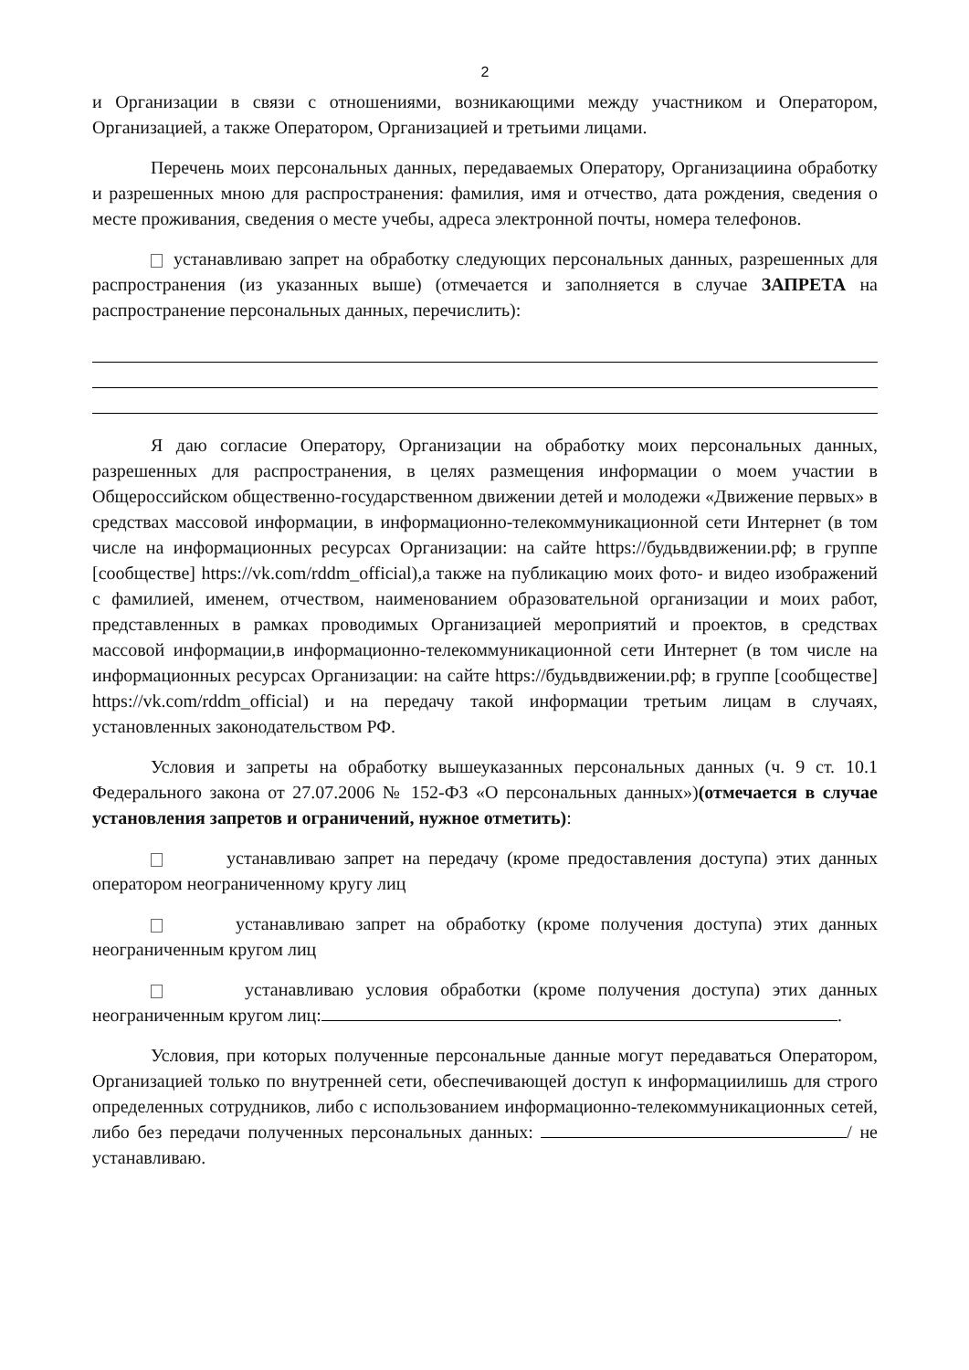2
и Организации в связи с отношениями, возникающими между участником и Оператором, Организацией, а также Оператором, Организацией и третьими лицами.
Перечень моих персональных данных, передаваемых Оператору, Организациина обработку и разрешенных мною для распространения: фамилия, имя и отчество, дата рождения, сведения о месте проживания, сведения о месте учебы, адреса электронной почты, номера телефонов.
устанавливаю запрет на обработку следующих персональных данных, разрешенных для распространения (из указанных выше) (отмечается и заполняется в случае ЗАПРЕТА на распространение персональных данных, перечислить):
Я даю согласие Оператору, Организации на обработку моих персональных данных, разрешенных для распространения, в целях размещения информации о моем участии в Общероссийском общественно-государственном движении детей и молодежи «Движение первых» в средствах массовой информации, в информационно-телекоммуникационной сети Интернет (в том числе на информационных ресурсах Организации: на сайте https://будьвдвижении.рф; в группе [сообществе] https://vk.com/rddm_official),а также на публикацию моих фото- и видео изображений с фамилией, именем, отчеством, наименованием образовательной организации и моих работ, представленных в рамках проводимых Организацией мероприятий и проектов, в средствах массовой информации,в информационно-телекоммуникационной сети Интернет (в том числе на информационных ресурсах Организации: на сайте https://будьвдвижении.рф; в группе [сообществе] https://vk.com/rddm_official) и на передачу такой информации третьим лицам в случаях, установленных законодательством РФ.
Условия и запреты на обработку вышеуказанных персональных данных (ч. 9 ст. 10.1 Федерального закона от 27.07.2006 № 152-ФЗ «О персональных данных»)(отмечается в случае установления запретов и ограничений, нужное отметить):
устанавливаю запрет на передачу (кроме предоставления доступа) этих данных оператором неограниченному кругу лиц
устанавливаю запрет на обработку (кроме получения доступа) этих данных неограниченным кругом лиц
устанавливаю условия обработки (кроме получения доступа) этих данных неограниченным кругом лиц: .
Условия, при которых полученные персональные данные могут передаваться Оператором, Организацией только по внутренней сети, обеспечивающей доступ к информациилишь для строго определенных сотрудников, либо с использованием информационно-телекоммуникационных сетей, либо без передачи полученных персональных данных: / не устанавливаю.